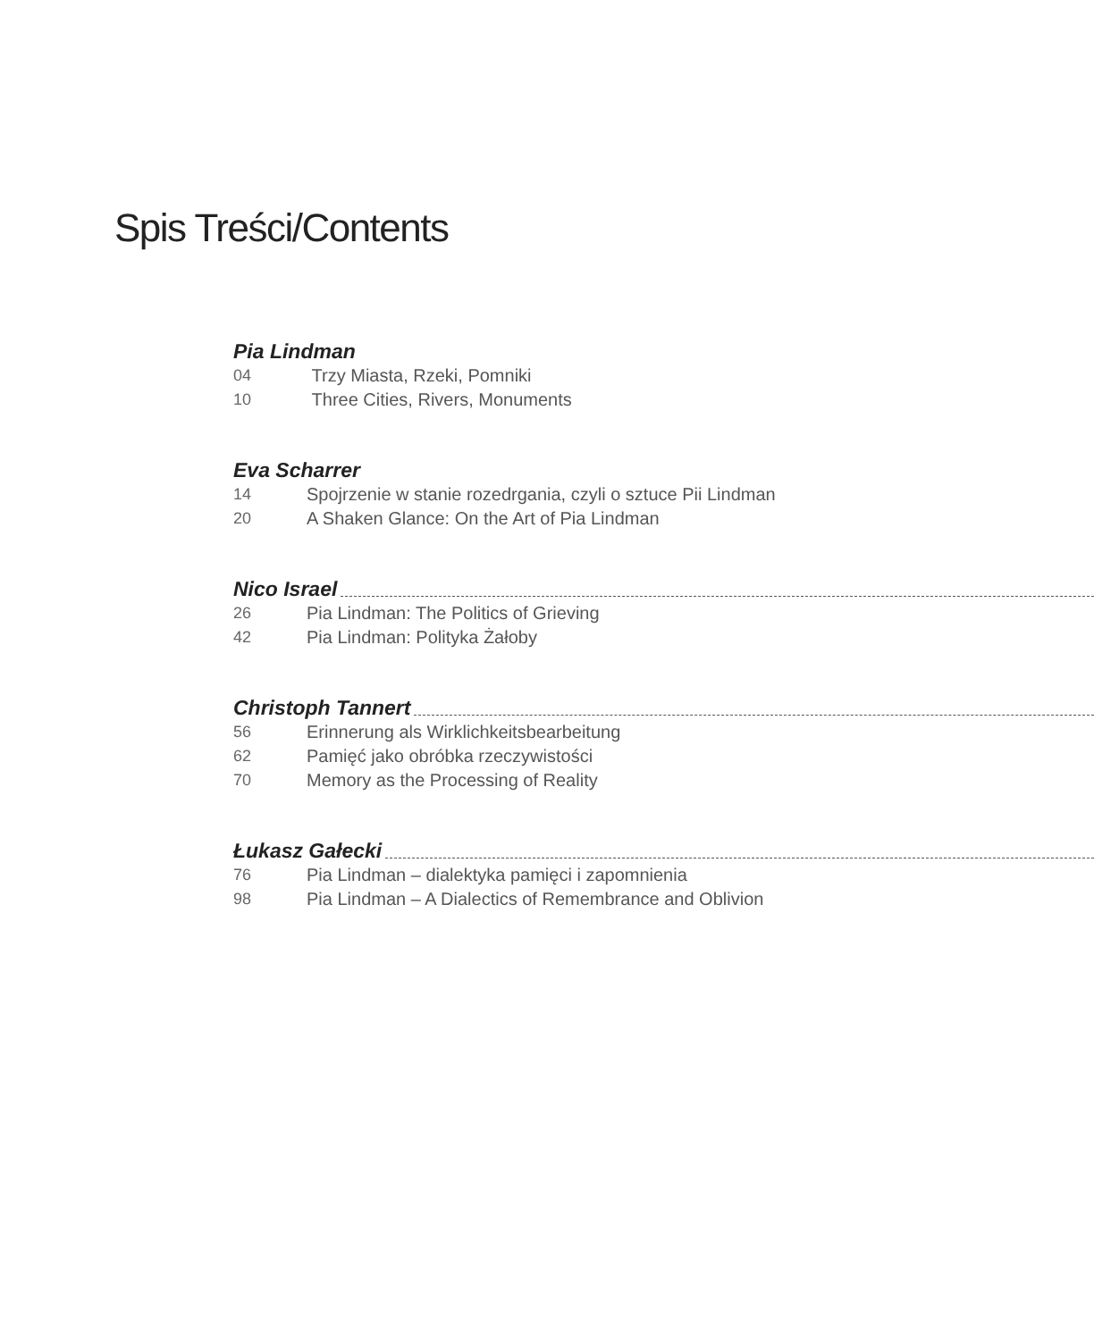Spis Treści/Contents
Pia Lindman
04 Trzy Miasta, Rzeki, Pomniki
10 Three Cities, Rivers, Monuments
Eva Scharrer
14 Spojrzenie w stanie rozedrgania, czyli o sztuce Pii Lindman
20 A Shaken Glance: On the Art of Pia Lindman
Nico Israel
26 Pia Lindman: The Politics of Grieving
42 Pia Lindman: Polityka Żałoby
Christoph Tannert
56 Erinnerung als Wirklichkeitsbearbeitung
62 Pamięć jako obróbka rzeczywistości
70 Memory as the Processing of Reality
Łukasz Gałecki
76 Pia Lindman – dialektyka pamięci i zapomnienia
98 Pia Lindman – A Dialectics of Remembrance and Oblivion